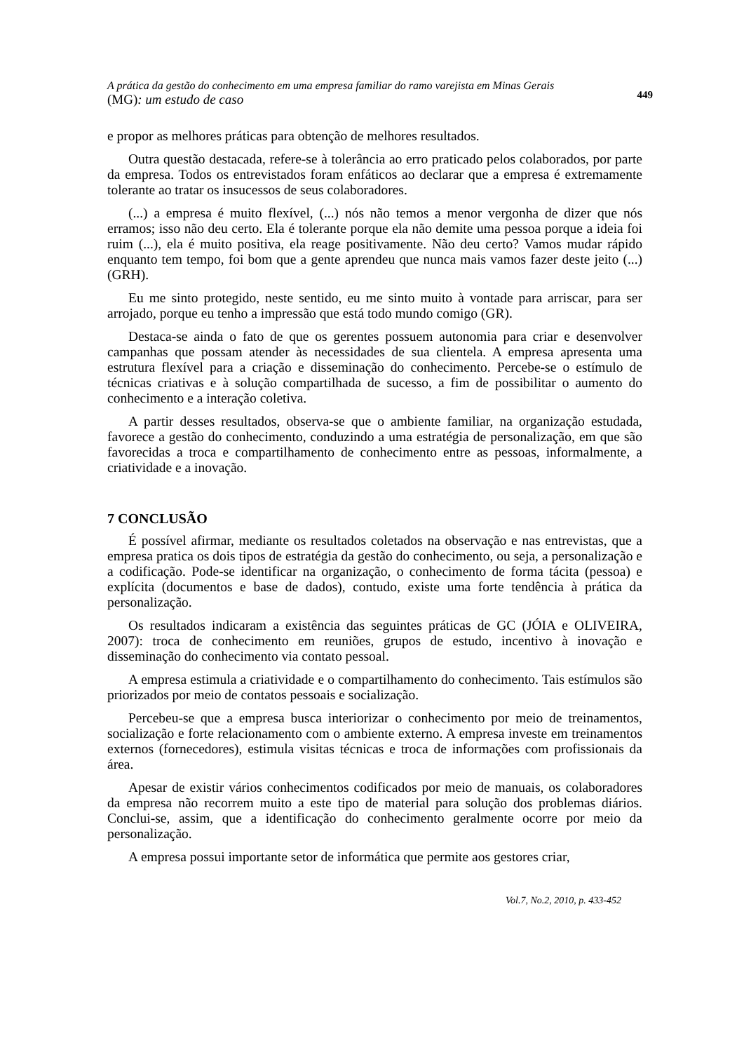A prática da gestão do conhecimento em uma empresa familiar do ramo varejista em Minas Gerais
(MG): um estudo de caso
449
e propor as melhores práticas para obtenção de melhores resultados.
Outra questão destacada, refere-se à tolerância ao erro praticado pelos colaborados, por parte da empresa. Todos os entrevistados foram enfáticos ao declarar que a empresa é extremamente tolerante ao tratar os insucessos de seus colaboradores.
(...) a empresa é muito flexível, (...) nós não temos a menor vergonha de dizer que nós erramos; isso não deu certo. Ela é tolerante porque ela não demite uma pessoa porque a ideia foi ruim (...), ela é muito positiva, ela reage positivamente. Não deu certo? Vamos mudar rápido enquanto tem tempo, foi bom que a gente aprendeu que nunca mais vamos fazer deste jeito (...) (GRH).
Eu me sinto protegido, neste sentido, eu me sinto muito à vontade para arriscar, para ser arrojado, porque eu tenho a impressão que está todo mundo comigo (GR).
Destaca-se ainda o fato de que os gerentes possuem autonomia para criar e desenvolver campanhas que possam atender às necessidades de sua clientela. A empresa apresenta uma estrutura flexível para a criação e disseminação do conhecimento. Percebe-se o estímulo de técnicas criativas e à solução compartilhada de sucesso, a fim de possibilitar o aumento do conhecimento e a interação coletiva.
A partir desses resultados, observa-se que o ambiente familiar, na organização estudada, favorece a gestão do conhecimento, conduzindo a uma estratégia de personalização, em que são favorecidas a troca e compartilhamento de conhecimento entre as pessoas, informalmente, a criatividade e a inovação.
7 CONCLUSÃO
É possível afirmar, mediante os resultados coletados na observação e nas entrevistas, que a empresa pratica os dois tipos de estratégia da gestão do conhecimento, ou seja, a personalização e a codificação. Pode-se identificar na organização, o conhecimento de forma tácita (pessoa) e explícita (documentos e base de dados), contudo, existe uma forte tendência à prática da personalização.
Os resultados indicaram a existência das seguintes práticas de GC (JÓIA e OLIVEIRA, 2007): troca de conhecimento em reuniões, grupos de estudo, incentivo à inovação e disseminação do conhecimento via contato pessoal.
A empresa estimula a criatividade e o compartilhamento do conhecimento. Tais estímulos são priorizados por meio de contatos pessoais e socialização.
Percebeu-se que a empresa busca interiorizar o conhecimento por meio de treinamentos, socialização e forte relacionamento com o ambiente externo. A empresa investe em treinamentos externos (fornecedores), estimula visitas técnicas e troca de informações com profissionais da área.
Apesar de existir vários conhecimentos codificados por meio de manuais, os colaboradores da empresa não recorrem muito a este tipo de material para solução dos problemas diários. Conclui-se, assim, que a identificação do conhecimento geralmente ocorre por meio da personalização.
A empresa possui importante setor de informática que permite aos gestores criar,
Vol.7, No.2, 2010, p. 433-452